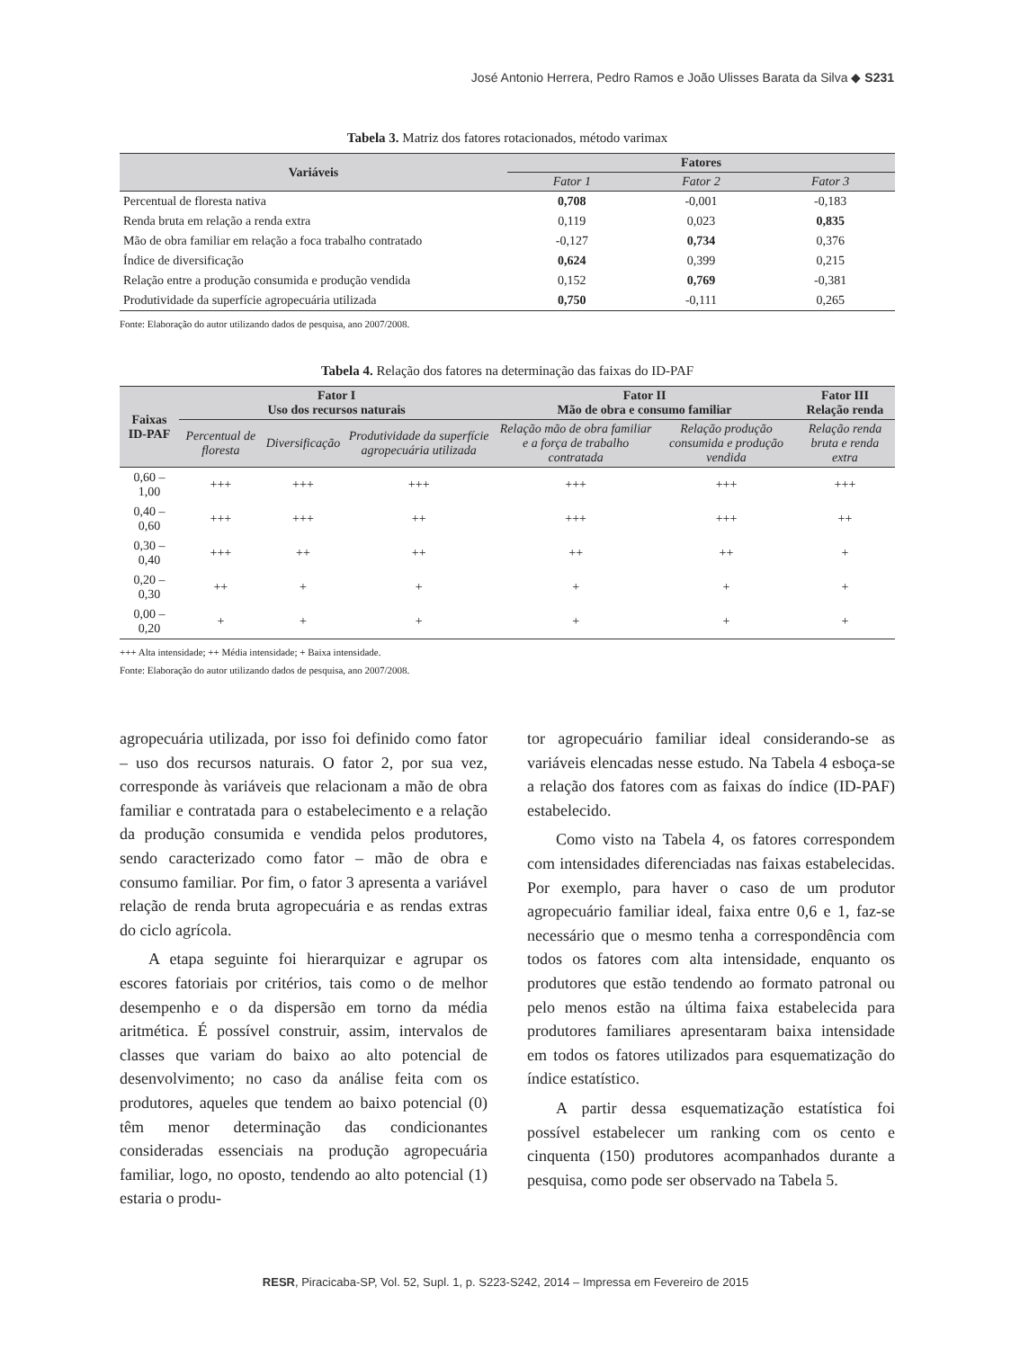José Antonio Herrera, Pedro Ramos e João Ulisses Barata da Silva ◆ S231
Tabela 3. Matriz dos fatores rotacionados, método varimax
| Variáveis | Fatores | | |
| --- | --- | --- | --- |
| | Fator 1 | Fator 2 | Fator 3 |
| Percentual de floresta nativa | 0,708 | -0,001 | -0,183 |
| Renda bruta em relação a renda extra | 0,119 | 0,023 | 0,835 |
| Mão de obra familiar em relação a foca trabalho contratado | -0,127 | 0,734 | 0,376 |
| Índice de diversificação | 0,624 | 0,399 | 0,215 |
| Relação entre a produção consumida e produção vendida | 0,152 | 0,769 | -0,381 |
| Produtividade da superfície agropecuária utilizada | 0,750 | -0,111 | 0,265 |
Fonte: Elaboração do autor utilizando dados de pesquisa, ano 2007/2008.
Tabela 4. Relação dos fatores na determinação das faixas do ID-PAF
| Faixas ID-PAF | Fator I Uso dos recursos naturais | | | Fator II Mão de obra e consumo familiar | | Fator III Relação renda |
| --- | --- | --- | --- | --- | --- | --- |
| | Percentual de floresta | Diversificação | Produtividade da superfície agropecuária utilizada | Relação mão de obra familiar e a força de trabalho contratada | Relação produção consumida e produção vendida | Relação renda bruta e renda extra |
| 0,60 – 1,00 | +++ | +++ | +++ | +++ | +++ | +++ |
| 0,40 – 0,60 | +++ | +++ | ++ | +++ | +++ | ++ |
| 0,30 – 0,40 | +++ | ++ | ++ | ++ | ++ | + |
| 0,20 – 0,30 | ++ | + | + | + | + | + |
| 0,00 – 0,20 | + | + | + | + | + | + |
+++ Alta intensidade; ++ Média intensidade; + Baixa intensidade.
Fonte: Elaboração do autor utilizando dados de pesquisa, ano 2007/2008.
agropecuária utilizada, por isso foi definido como fator – uso dos recursos naturais. O fator 2, por sua vez, corresponde às variáveis que relacionam a mão de obra familiar e contratada para o estabelecimento e a relação da produção consumida e vendida pelos produtores, sendo caracterizado como fator – mão de obra e consumo familiar. Por fim, o fator 3 apresenta a variável relação de renda bruta agropecuária e as rendas extras do ciclo agrícola.
A etapa seguinte foi hierarquizar e agrupar os escores fatoriais por critérios, tais como o de melhor desempenho e o da dispersão em torno da média aritmética. É possível construir, assim, intervalos de classes que variam do baixo ao alto potencial de desenvolvimento; no caso da análise feita com os produtores, aqueles que tendem ao baixo potencial (0) têm menor determinação das condicionantes consideradas essenciais na produção agropecuária familiar, logo, no oposto, tendendo ao alto potencial (1) estaria o produ-
tor agropecuário familiar ideal considerando-se as variáveis elencadas nesse estudo. Na Tabela 4 esboça-se a relação dos fatores com as faixas do índice (ID-PAF) estabelecido.
Como visto na Tabela 4, os fatores correspondem com intensidades diferenciadas nas faixas estabelecidas. Por exemplo, para haver o caso de um produtor agropecuário familiar ideal, faixa entre 0,6 e 1, faz-se necessário que o mesmo tenha a correspondência com todos os fatores com alta intensidade, enquanto os produtores que estão tendendo ao formato patronal ou pelo menos estão na última faixa estabelecida para produtores familiares apresentaram baixa intensidade em todos os fatores utilizados para esquematização do índice estatístico.
A partir dessa esquematização estatística foi possível estabelecer um ranking com os cento e cinquenta (150) produtores acompanhados durante a pesquisa, como pode ser observado na Tabela 5.
RESR, Piracicaba-SP, Vol. 52, Supl. 1, p. S223-S242, 2014 – Impressa em Fevereiro de 2015